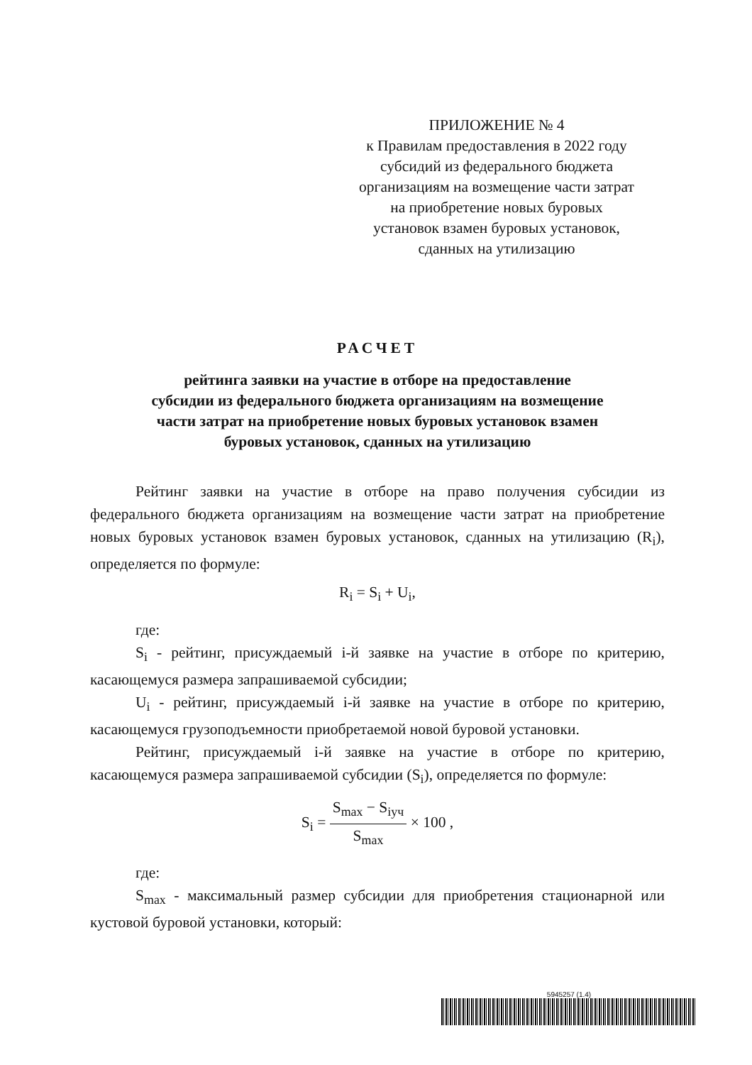ПРИЛОЖЕНИЕ № 4
к Правилам предоставления в 2022 году
субсидий из федерального бюджета
организациям на возмещение части затрат
на приобретение новых буровых
установок взамен буровых установок,
сданных на утилизацию
РАСЧЕТ
рейтинга заявки на участие в отборе на предоставление
субсидии из федерального бюджета организациям на возмещение
части затрат на приобретение новых буровых установок взамен
буровых установок, сданных на утилизацию
Рейтинг заявки на участие в отборе на право получения субсидии из федерального бюджета организациям на возмещение части затрат на приобретение новых буровых установок взамен буровых установок, сданных на утилизацию (R<sub>i</sub>), определяется по формуле:
R<sub>i</sub> = S<sub>i</sub> + U<sub>i</sub>,
где:
S<sub>i</sub> - рейтинг, присуждаемый i-й заявке на участие в отборе по критерию, касающемуся размера запрашиваемой субсидии;
U<sub>i</sub> - рейтинг, присуждаемый i-й заявке на участие в отборе по критерию, касающемуся грузоподъемности приобретаемой новой буровой установки.
Рейтинг, присуждаемый i-й заявке на участие в отборе по критерию, касающемуся размера запрашиваемой субсидии (S<sub>i</sub>), определяется по формуле:
S<sub>i</sub> = S<sub>max</sub> − S<sub>iуч</sub> S<sub>max</sub> × 100 ,
где:
S<sub>max</sub> - максимальный размер субсидии для приобретения стационарной или кустовой буровой установки, который:
5945257 (1.4)